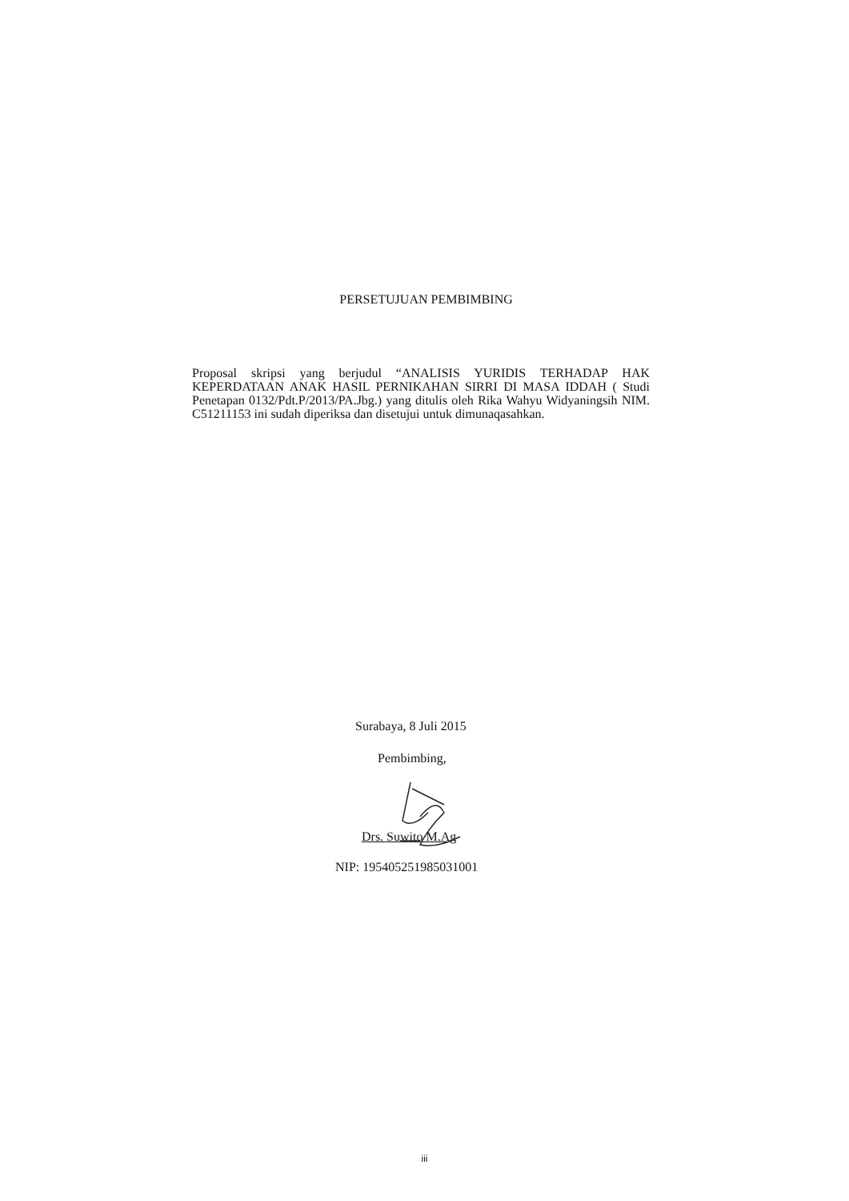PERSETUJUAN PEMBIMBING
Proposal skripsi yang berjudul “ANALISIS YURIDIS TERHADAP HAK KEPERDATAAN ANAK HASIL PERNIKAHAN SIRRI DI MASA IDDAH ( Studi Penetapan 0132/Pdt.P/2013/PA.Jbg.) yang ditulis oleh Rika Wahyu Widyaningsih NIM. C51211153 ini sudah diperiksa dan disetujui untuk dimunaqasahkan.
Surabaya, 8 Juli 2015
Pembimbing,
Drs. Suwito M.Ag
NIP: 195405251985031001
iii